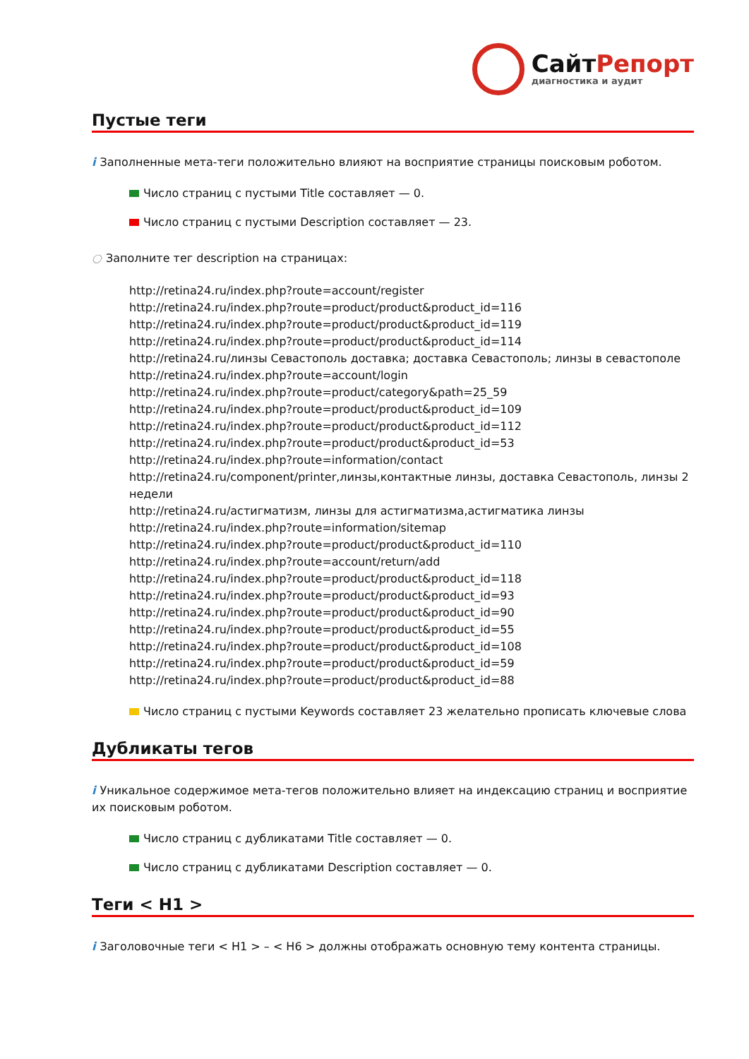СайтРепорт
диагностика и аудит
Пустые теги
i Заполненные мета-теги положительно влияют на восприятие страницы поисковым роботом.
Число страниц с пустыми Title составляет — 0.
Число страниц с пустыми Description составляет — 23.
○ Заполните тег description на страницах:
http://retina24.ru/index.php?route=account/register
http://retina24.ru/index.php?route=product/product&product_id=116
http://retina24.ru/index.php?route=product/product&product_id=119
http://retina24.ru/index.php?route=product/product&product_id=114
http://retina24.ru/линзы Севастополь доставка; доставка Севастополь; линзы в севастополе
http://retina24.ru/index.php?route=account/login
http://retina24.ru/index.php?route=product/category&path=25_59
http://retina24.ru/index.php?route=product/product&product_id=109
http://retina24.ru/index.php?route=product/product&product_id=112
http://retina24.ru/index.php?route=product/product&product_id=53
http://retina24.ru/index.php?route=information/contact
http://retina24.ru/component/printer,линзы,контактные линзы, доставка Севастополь, линзы 2 недели
http://retina24.ru/астигматизм, линзы для астигматизма,астигматика линзы
http://retina24.ru/index.php?route=information/sitemap
http://retina24.ru/index.php?route=product/product&product_id=110
http://retina24.ru/index.php?route=account/return/add
http://retina24.ru/index.php?route=product/product&product_id=118
http://retina24.ru/index.php?route=product/product&product_id=93
http://retina24.ru/index.php?route=product/product&product_id=90
http://retina24.ru/index.php?route=product/product&product_id=55
http://retina24.ru/index.php?route=product/product&product_id=108
http://retina24.ru/index.php?route=product/product&product_id=59
http://retina24.ru/index.php?route=product/product&product_id=88
Число страниц с пустыми Keywords составляет 23 желательно прописать ключевые слова
Дубликаты тегов
i Уникальное содержимое мета-тегов положительно влияет на индексацию страниц и восприятие их поисковым роботом.
Число страниц с дубликатами Title составляет — 0.
Число страниц с дубликатами Description составляет — 0.
Теги < H1 >
i Заголовочные теги < H1 > – < H6 > должны отображать основную тему контента страницы.